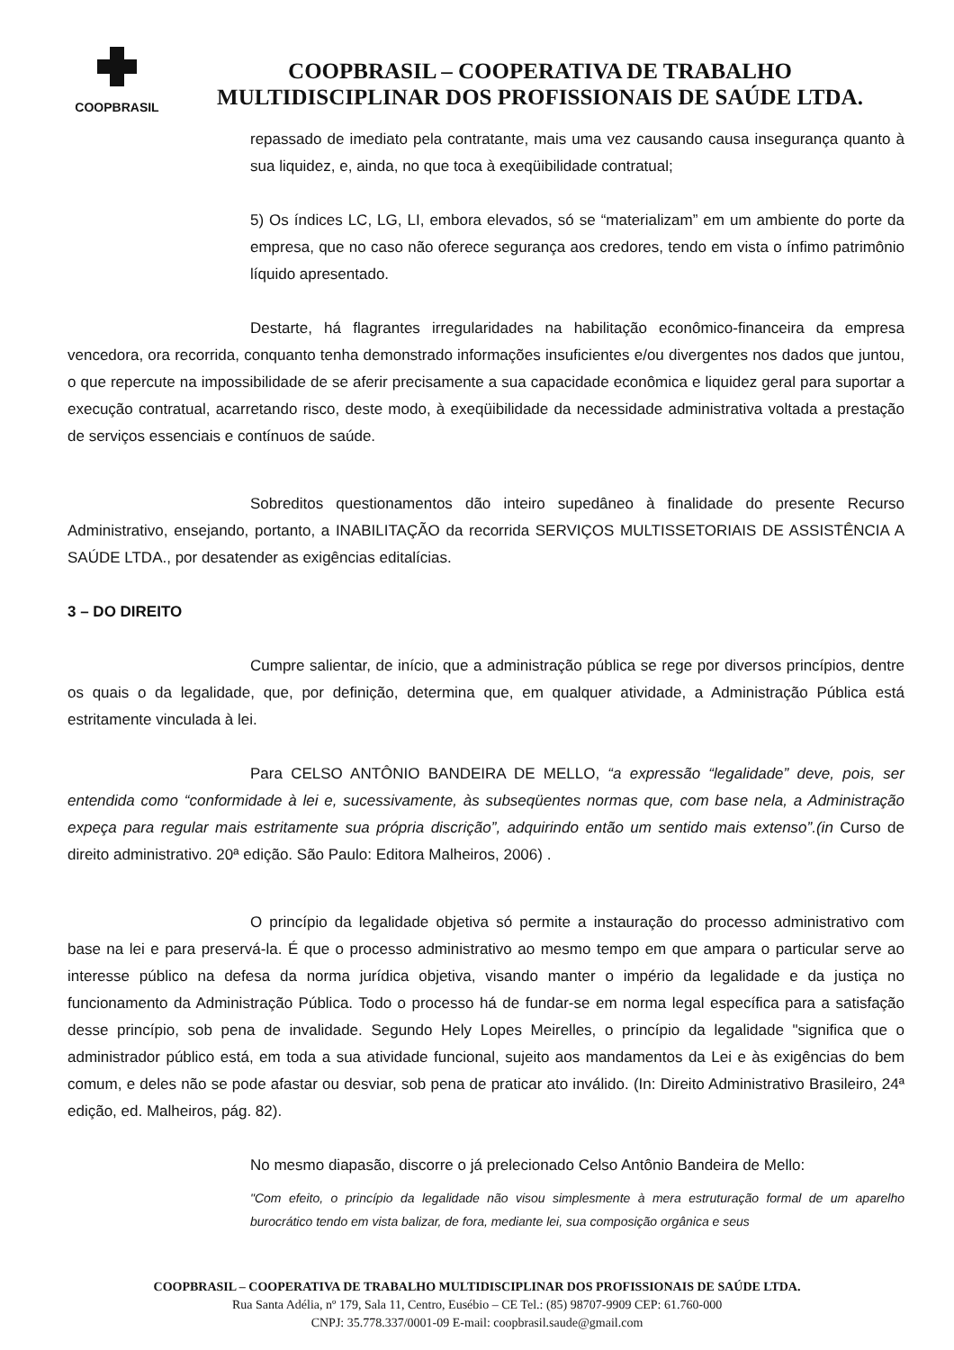COOPBRASIL
COOPBRASIL – COOPERATIVA DE TRABALHO
MULTIDISCIPLINAR DOS PROFISSIONAIS DE SAÚDE LTDA.
repassado de imediato pela contratante, mais uma vez causando causa insegurança quanto à sua liquidez, e, ainda, no que toca à exeqüibilidade contratual;
5) Os índices LC, LG, LI, embora elevados, só se “materializam” em um ambiente do porte da empresa, que no caso não oferece segurança aos credores, tendo em vista o ínfimo patrimônio líquido apresentado.
Destarte, há flagrantes irregularidades na habilitação econômico-financeira da empresa vencedora, ora recorrida, conquanto tenha demonstrado informações insuficientes e/ou divergentes nos dados que juntou, o que repercute na impossibilidade de se aferir precisamente a sua capacidade econômica e liquidez geral para suportar a execução contratual, acarretando risco, deste modo, à exeqüibilidade da necessidade administrativa voltada a prestação de serviços essenciais e contínuos de saúde.
Sobreditos questionamentos dão inteiro supedâneo à finalidade do presente Recurso Administrativo, ensejando, portanto, a INABILITAÇÃO da recorrida SERVIÇOS MULTISSETORIAIS DE ASSISTÊNCIA A SAÚDE LTDA., por desatender as exigências editalícias.
3 – DO DIREITO
Cumpre salientar, de início, que a administração pública se rege por diversos princípios, dentre os quais o da legalidade, que, por definição, determina que, em qualquer atividade, a Administração Pública está estritamente vinculada à lei.
Para CELSO ANTÔNIO BANDEIRA DE MELLO, “a expressão “legalidade” deve, pois, ser entendida como “conformidade à lei e, sucessivamente, às subseqüentes normas que, com base nela, a Administração expeça para regular mais estritamente sua própria discrição”, adquirindo então um sentido mais extenso”.(in Curso de direito administrativo. 20ª edição. São Paulo: Editora Malheiros, 2006) .
O princípio da legalidade objetiva só permite a instauração do processo administrativo com base na lei e para preservá-la. É que o processo administrativo ao mesmo tempo em que ampara o particular serve ao interesse público na defesa da norma jurídica objetiva, visando manter o império da legalidade e da justiça no funcionamento da Administração Pública. Todo o processo há de fundar-se em norma legal específica para a satisfação desse princípio, sob pena de invalidade. Segundo Hely Lopes Meirelles, o princípio da legalidade "significa que o administrador público está, em toda a sua atividade funcional, sujeito aos mandamentos da Lei e às exigências do bem comum, e deles não se pode afastar ou desviar, sob pena de praticar ato inválido. (In: Direito Administrativo Brasileiro, 24ª edição, ed. Malheiros, pág. 82).
No mesmo diapasão, discorre o já prelecionado Celso Antônio Bandeira de Mello:
"Com efeito, o princípio da legalidade não visou simplesmente à mera estruturação formal de um aparelho burocrático tendo em vista balizar, de fora, mediante lei, sua composição orgânica e seus
COOPBRASIL – COOPERATIVA DE TRABALHO MULTIDISCIPLINAR DOS PROFISSIONAIS DE SAÚDE LTDA.
Rua Santa Adélia, nº 179, Sala 11, Centro, Eusébio – CE Tel.: (85) 98707-9909 CEP: 61.760-000
CNPJ: 35.778.337/0001-09 E-mail: coopbrasil.saude@gmail.com